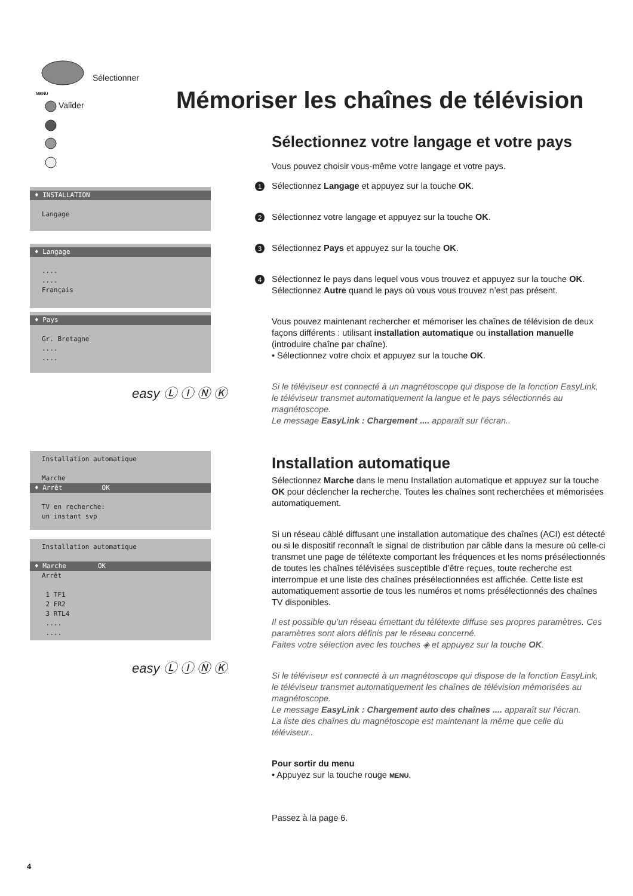Sélectionner
MENU
Valider
♦ INSTALLATION
Langage
♦ Langage
....
....
Français
♦ Pays
Gr. Bretagne
....
....
easy Ⓛ Ⓘ Ⓝ Ⓚ
Installation automatique
Marche
♦ Arrêt OK
TV en recherche:
un instant svp
Installation automatique
♦ Marche OK
Arrêt
1 TF1
2 FR2
3 RTL4
....
....
easy Ⓛ Ⓘ Ⓝ Ⓚ
Mémoriser les chaînes de télévision
Sélectionnez votre langage et votre pays
Vous pouvez choisir vous-même votre langage et votre pays.
1 Sélectionnez Langage et appuyez sur la touche OK.
2 Sélectionnez votre langage et appuyez sur la touche OK.
3 Sélectionnez Pays et appuyez sur la touche OK.
4 Sélectionnez le pays dans lequel vous vous trouvez et appuyez sur la touche OK.
Sélectionnez Autre quand le pays où vous vous trouvez n’est pas présent.
Vous pouvez maintenant rechercher et mémoriser les chaînes de télévision de deux façons différents : utilisant installation automatique ou installation manuelle (introduire chaîne par chaîne).
• Sélectionnez votre choix et appuyez sur la touche OK.
Si le téléviseur est connecté à un magnétoscope qui dispose de la fonction EasyLink, le téléviseur transmet automatiquement la langue et le pays sélectionnés au magnétoscope.
Le message EasyLink : Chargement .... apparaît sur l'écran..
Installation automatique
Sélectionnez Marche dans le menu Installation automatique et appuyez sur la touche OK pour déclencher la recherche. Toutes les chaînes sont recherchées et mémorisées automatiquement.
Si un réseau câblé diffusant une installation automatique des chaînes (ACI) est détecté ou si le dispositif reconnaît le signal de distribution par câble dans la mesure où celle-ci transmet une page de télétexte comportant les fréquences et les noms présélectionnés de toutes les chaînes télévisées susceptible d’être reçues, toute recherche est interrompue et une liste des chaînes présélectionnées est affichée. Cette liste est automatiquement assortie de tous les numéros et noms présélectionnés des chaînes TV disponibles.
Il est possible qu’un réseau émettant du télétexte diffuse ses propres paramètres. Ces paramètres sont alors définis par le réseau concerné.
Faites votre sélection avec les touches ◈ et appuyez sur la touche OK.
Si le téléviseur est connecté à un magnétoscope qui dispose de la fonction EasyLink, le téléviseur transmet automatiquement les chaînes de télévision mémorisées au magnétoscope.
Le message EasyLink : Chargement auto des chaînes .... apparaît sur l'écran.
La liste des chaînes du magnétoscope est maintenant la même que celle du téléviseur..
Pour sortir du menu
• Appuyez sur la touche rouge MENU.
Passez à la page 6.
4